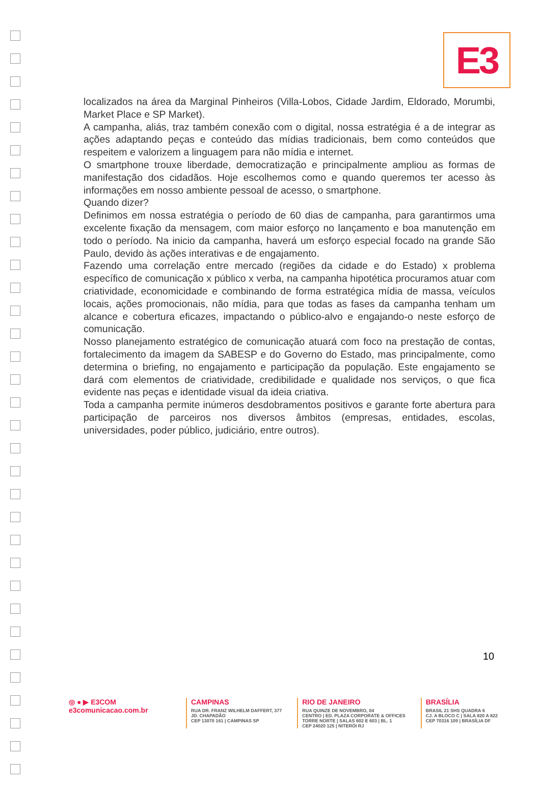E3
localizados na área da Marginal Pinheiros (Villa-Lobos, Cidade Jardim, Eldorado, Morumbi, Market Place e SP Market).
A campanha, aliás, traz também conexão com o digital, nossa estratégia é a de integrar as ações adaptando peças e conteúdo das mídias tradicionais, bem como conteúdos que respeitem e valorizem a linguagem para não mídia e internet.
O smartphone trouxe liberdade, democratização e principalmente ampliou as formas de manifestação dos cidadãos. Hoje escolhemos como e quando queremos ter acesso às informações em nosso ambiente pessoal de acesso, o smartphone.
Quando dizer?
Definimos em nossa estratégia o período de 60 dias de campanha, para garantirmos uma excelente fixação da mensagem, com maior esforço no lançamento e boa manutenção em todo o período. Na inicio da campanha, haverá um esforço especial focado na grande São Paulo, devido às ações interativas e de engajamento.
Fazendo uma correlação entre mercado (regiões da cidade e do Estado) x problema específico de comunicação x público x verba, na campanha hipotética procuramos atuar com criatividade, economicidade e combinando de forma estratégica mídia de massa, veículos locais, ações promocionais, não mídia, para que todas as fases da campanha tenham um alcance e cobertura eficazes, impactando o público-alvo e engajando-o neste esforço de comunicação.
Nosso planejamento estratégico de comunicação atuará com foco na prestação de contas, fortalecimento da imagem da SABESP e do Governo do Estado, mas principalmente, como determina o briefing, no engajamento e participação da população. Este engajamento se dará com elementos de criatividade, credibilidade e qualidade nos serviços, o que fica evidente nas peças e identidade visual da ideia criativa.
Toda a campanha permite inúmeros desdobramentos positivos e garante forte abertura para participação de parceiros nos diversos âmbitos (empresas, entidades, escolas, universidades, poder público, judiciário, entre outros).
10
◎ ● ▶ E3COM
e3comunicacao.com.br
CAMPINAS
RUA DR. FRANZ WILHELM DAFFERT, 377
JD. CHAPADÃO
CEP 13070 161 | CAMPINAS SP
RIO DE JANEIRO
RUA QUINZE DE NOVEMBRO, 04
CENTRO | ED. PLAZA CORPORATE & OFFICES
TORRE NORTE | SALAS 602 E 603 | BL. 1
CEP 24020 125 | NITERÓI RJ
BRASÍLIA
BRASIL 21 SHS QUADRA 6
CJ. A BLOCO C | SALA 820 A 822
CEP 70316 109 | BRASÍLIA DF